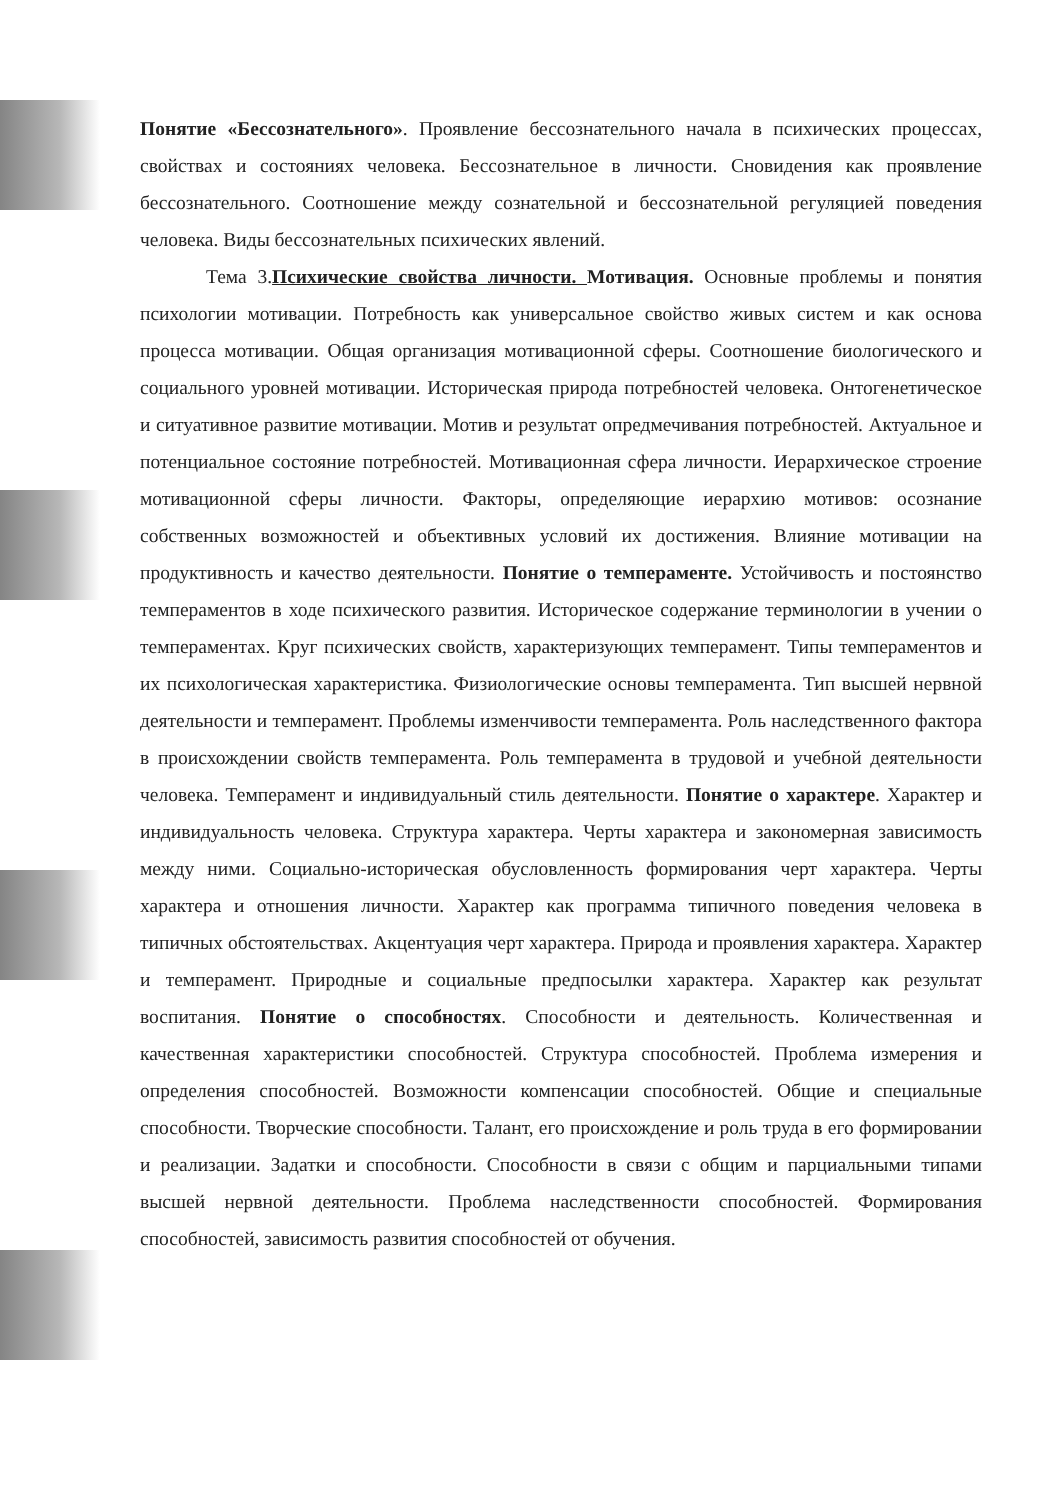Понятие «Бессознательного». Проявление бессознательного начала в психических процессах, свойствах и состояниях человека. Бессознательное в личности. Сновидения как проявление бессознательного. Соотношение между сознательной и бессознательной регуляцией поведения человека. Виды бессознательных психических явлений.
Тема 3.Психические свойства личности. Мотивация. Основные проблемы и понятия психологии мотивации. Потребность как универсальное свойство живых систем и как основа процесса мотивации. Общая организация мотивационной сферы. Соотношение биологического и социального уровней мотивации. Историческая природа потребностей человека. Онтогенетическое и ситуативное развитие мотивации. Мотив и результат опредмечивания потребностей. Актуальное и потенциальное состояние потребностей. Мотивационная сфера личности. Иерархическое строение мотивационной сферы личности. Факторы, определяющие иерархию мотивов: осознание собственных возможностей и объективных условий их достижения. Влияние мотивации на продуктивность и качество деятельности. Понятие о темпераменте. Устойчивость и постоянство темпераментов в ходе психического развития. Историческое содержание терминологии в учении о темпераментах. Круг психических свойств, характеризующих темперамент. Типы темпераментов и их психологическая характеристика. Физиологические основы темперамента. Тип высшей нервной деятельности и темперамент. Проблемы изменчивости темперамента. Роль наследственного фактора в происхождении свойств темперамента. Роль темперамента в трудовой и учебной деятельности человека. Темперамент и индивидуальный стиль деятельности. Понятие о характере. Характер и индивидуальность человека. Структура характера. Черты характера и закономерная зависимость между ними. Социально-историческая обусловленность формирования черт характера. Черты характера и отношения личности. Характер как программа типичного поведения человека в типичных обстоятельствах. Акцентуация черт характера. Природа и проявления характера. Характер и темперамент. Природные и социальные предпосылки характера. Характер как результат воспитания. Понятие о способностях. Способности и деятельность. Количественная и качественная характеристики способностей. Структура способностей. Проблема измерения и определения способностей. Возможности компенсации способностей. Общие и специальные способности. Творческие способности. Талант, его происхождение и роль труда в его формировании и реализации. Задатки и способности. Способности в связи с общим и парциальными типами высшей нервной деятельности. Проблема наследственности способностей. Формирования способностей, зависимость развития способностей от обучения.